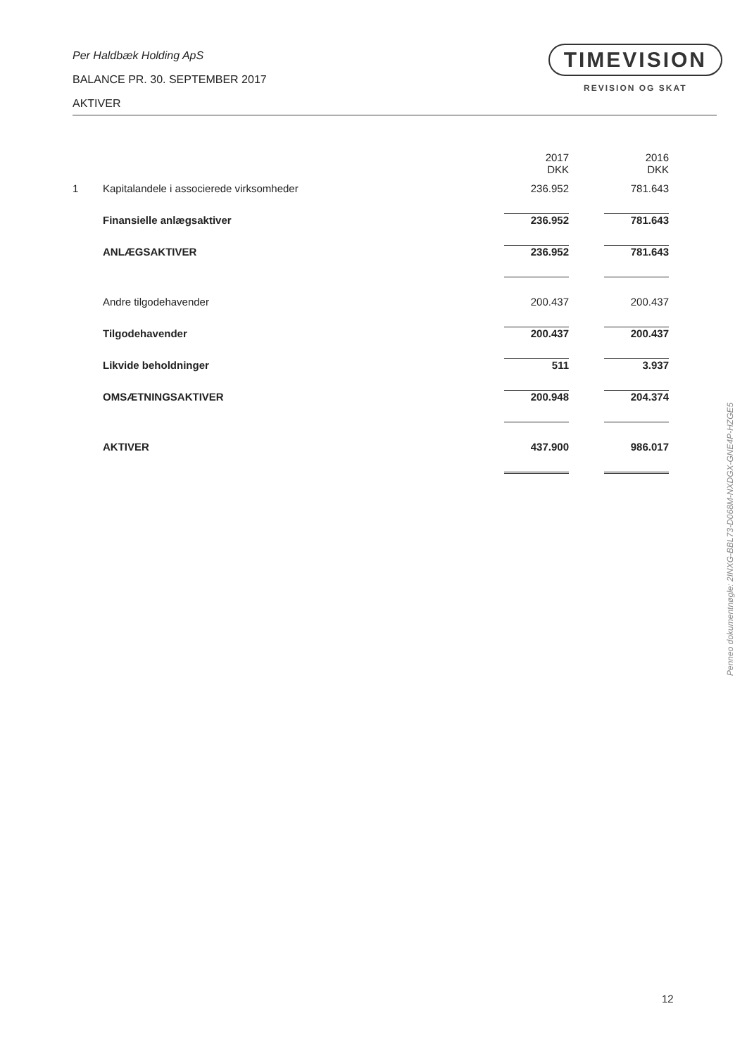Per Haldbæk Holding ApS
BALANCE PR. 30. SEPTEMBER 2017
AKTIVER
TIMEVISION
REVISION OG SKAT
| | | 2017 DKK | | 2016 DKK |
| 1 | Kapitalandele i associerede virksomheder | 236.952 | | 781.643 |
| | Finansielle anlægsaktiver | 236.952 | | 781.643 |
| | ANLÆGSAKTIVER | 236.952 | | 781.643 |
| | Andre tilgodehavender | 200.437 | | 200.437 |
| | Tilgodehavender | 200.437 | | 200.437 |
| | Likvide beholdninger | 511 | | 3.937 |
| | OMSÆTNINGSAKTIVER | 200.948 | | 204.374 |
| | AKTIVER | 437.900 | | 986.017 |
Penneo dokumentnøgle: 2INXG-BBL73-D068M-NXDGX-GNE4P-HZGE5
12